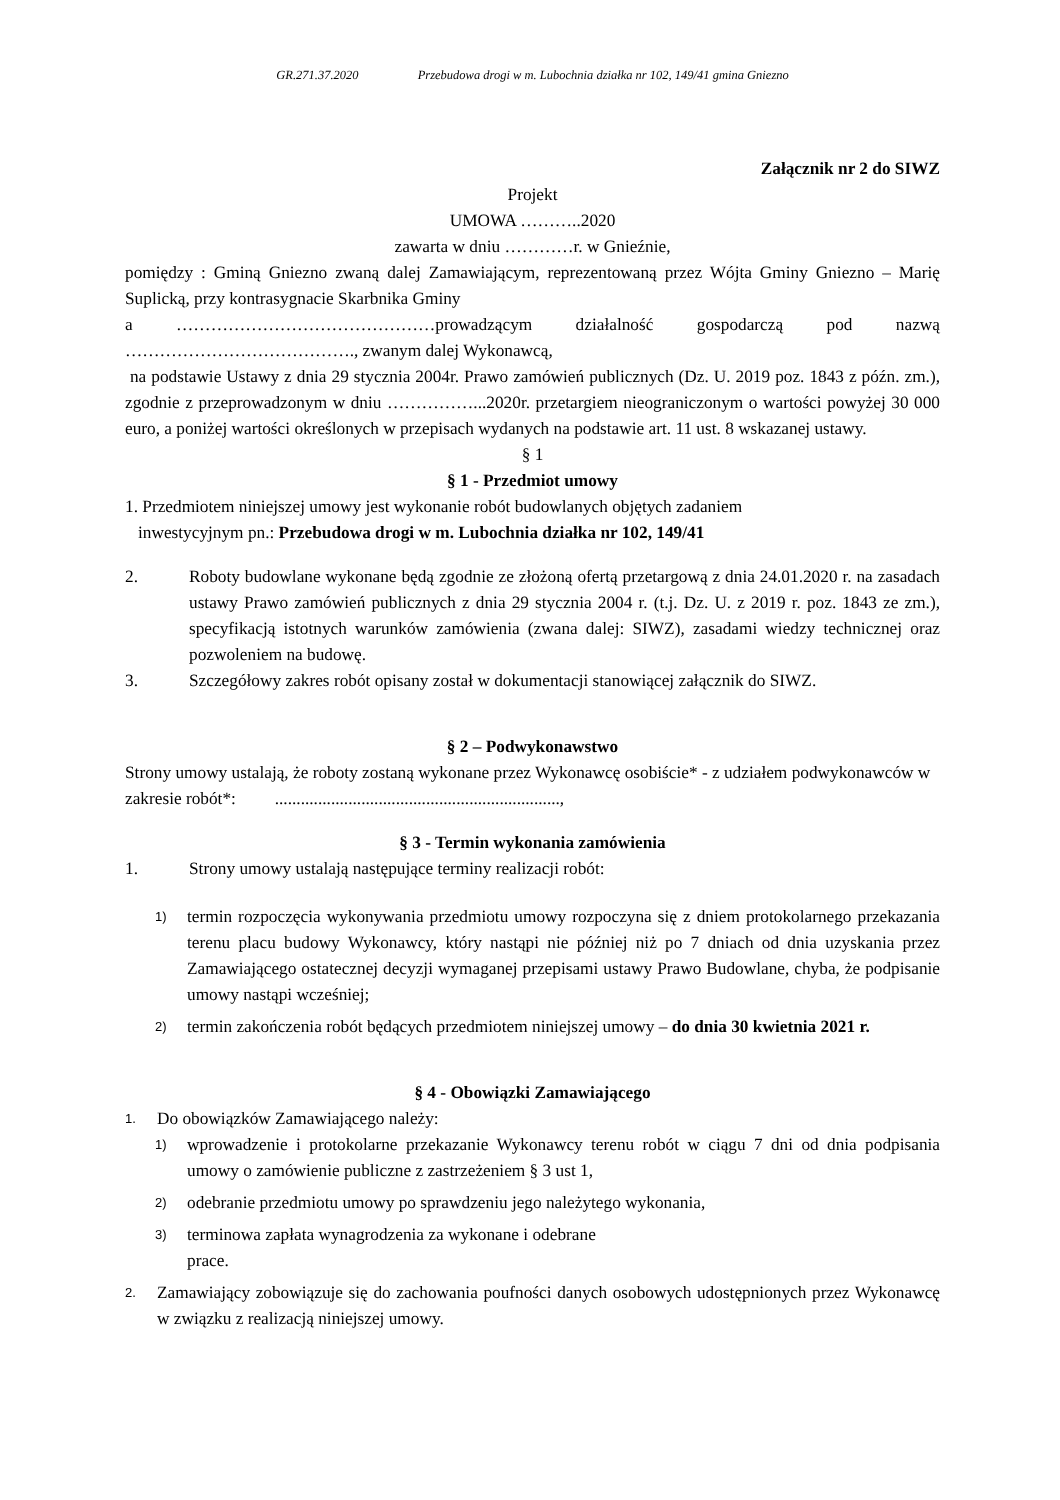GR.271.37.2020 Przebudowa drogi w m. Lubochnia działka nr 102, 149/41 gmina Gniezno
Załącznik nr 2 do SIWZ
Projekt
UMOWA ………..2020
zawarta w dniu …………r. w Gnieźnie,
pomiędzy : Gminą Gniezno zwaną dalej Zamawiającym, reprezentowaną przez Wójta Gminy Gniezno – Marię Suplicką, przy kontrasygnacie Skarbnika Gminy
a ………………………………………prowadzącym działalność gospodarczą pod nazwą …………………………………., zwanym dalej Wykonawcą,
na podstawie Ustawy z dnia 29 stycznia 2004r. Prawo zamówień publicznych (Dz. U. 2019 poz. 1843 z późn. zm.), zgodnie z przeprowadzonym w dniu ……………...2020r. przetargiem nieograniczonym o wartości powyżej 30 000 euro, a poniżej wartości określonych w przepisach wydanych na podstawie art. 11 ust. 8 wskazanej ustawy.
§ 1
§ 1 - Przedmiot umowy
1. Przedmiotem niniejszej umowy jest wykonanie robót budowlanych objętych zadaniem
inwestycyjnym pn.: Przebudowa drogi w m. Lubochnia działka nr 102, 149/41
2. Roboty budowlane wykonane będą zgodnie ze złożoną ofertą przetargową z dnia 24.01.2020 r. na zasadach ustawy Prawo zamówień publicznych z dnia 29 stycznia 2004 r. (t.j. Dz. U. z 2019 r. poz. 1843 ze zm.), specyfikacją istotnych warunków zamówienia (zwana dalej: SIWZ), zasadami wiedzy technicznej oraz pozwoleniem na budowę.
3. Szczegółowy zakres robót opisany został w dokumentacji stanowiącej załącznik do SIWZ.
§ 2 – Podwykonawstwo
Strony umowy ustalają, że roboty zostaną wykonane przez Wykonawcę osobiście* - z udziałem podwykonawców w zakresie robót*: ..................................................................,
§ 3 - Termin wykonania zamówienia
1. Strony umowy ustalają następujące terminy realizacji robót:
1) termin rozpoczęcia wykonywania przedmiotu umowy rozpoczyna się z dniem protokolarnego przekazania terenu placu budowy Wykonawcy, który nastąpi nie później niż po 7 dniach od dnia uzyskania przez Zamawiającego ostatecznej decyzji wymaganej przepisami ustawy Prawo Budowlane, chyba, że podpisanie umowy nastąpi wcześniej;
2) termin zakończenia robót będących przedmiotem niniejszej umowy – do dnia 30 kwietnia 2021 r.
§ 4 - Obowiązki Zamawiającego
1. Do obowiązków Zamawiającego należy:
1) wprowadzenie i protokolarne przekazanie Wykonawcy terenu robót w ciągu 7 dni od dnia podpisania umowy o zamówienie publiczne z zastrzeżeniem § 3 ust 1,
2) odebranie przedmiotu umowy po sprawdzeniu jego należytego wykonania,
3) terminowa zapłata wynagrodzenia za wykonane i odebrane
prace.
2. Zamawiający zobowiązuje się do zachowania poufności danych osobowych udostępnionych przez Wykonawcę w związku z realizacją niniejszej umowy.